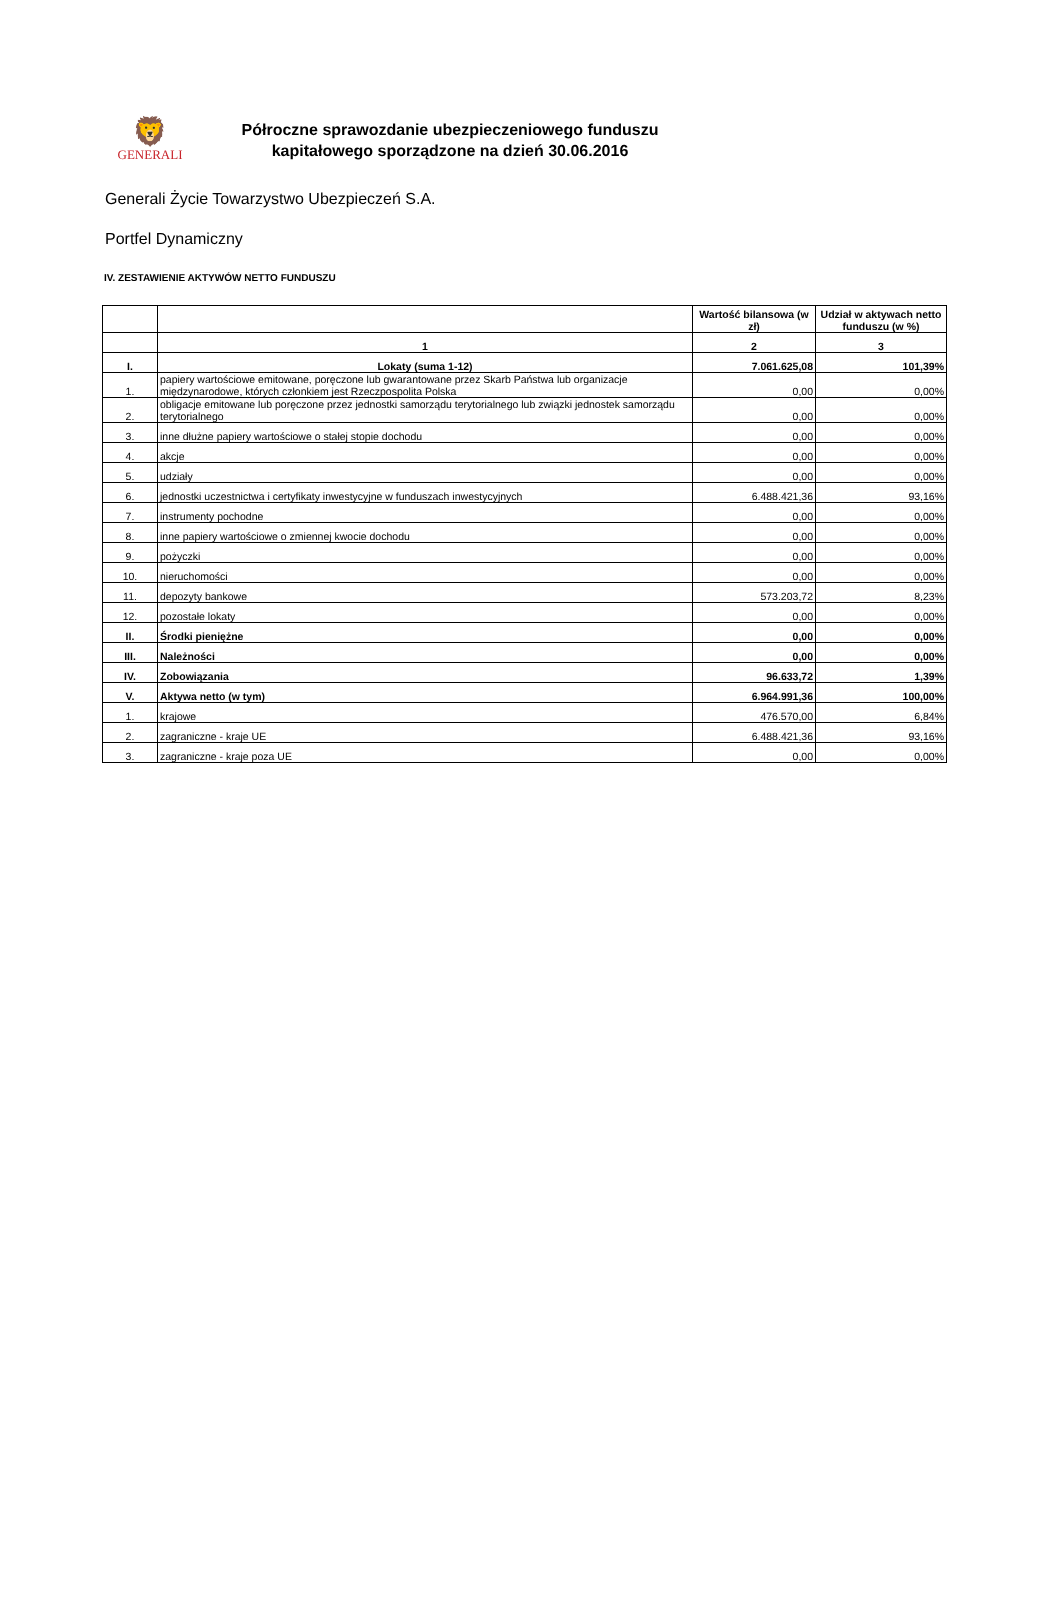🦁
GENERALI
Półroczne sprawozdanie ubezpieczeniowego funduszu kapitałowego sporządzone na dzień 30.06.2016
Generali Życie Towarzystwo Ubezpieczeń S.A.
Portfel Dynamiczny
IV. ZESTAWIENIE AKTYWÓW NETTO FUNDUSZU
| | | Wartość bilansowa (w zł) | Udział w aktywach netto funduszu (w %) |
| --- | --- | --- | --- |
| | 1 | 2 | 3 |
| I. | Lokaty (suma 1-12) | 7.061.625,08 | 101,39% |
| 1. | papiery wartościowe emitowane, poręczone lub gwarantowane przez Skarb Państwa lub organizacje międzynarodowe, których członkiem jest Rzeczpospolita Polska | 0,00 | 0,00% |
| 2. | obligacje emitowane lub poręczone przez jednostki samorządu terytorialnego lub związki jednostek samorządu terytorialnego | 0,00 | 0,00% |
| 3. | inne dłużne papiery wartościowe o stałej stopie dochodu | 0,00 | 0,00% |
| 4. | akcje | 0,00 | 0,00% |
| 5. | udziały | 0,00 | 0,00% |
| 6. | jednostki uczestnictwa i certyfikaty inwestycyjne w funduszach inwestycyjnych | 6.488.421,36 | 93,16% |
| 7. | instrumenty pochodne | 0,00 | 0,00% |
| 8. | inne papiery wartościowe o zmiennej kwocie dochodu | 0,00 | 0,00% |
| 9. | pożyczki | 0,00 | 0,00% |
| 10. | nieruchomości | 0,00 | 0,00% |
| 11. | depozyty bankowe | 573.203,72 | 8,23% |
| 12. | pozostałe lokaty | 0,00 | 0,00% |
| II. | Środki pieniężne | 0,00 | 0,00% |
| III. | Należności | 0,00 | 0,00% |
| IV. | Zobowiązania | 96.633,72 | 1,39% |
| V. | Aktywa netto (w tym) | 6.964.991,36 | 100,00% |
| 1. | krajowe | 476.570,00 | 6,84% |
| 2. | zagraniczne - kraje UE | 6.488.421,36 | 93,16% |
| 3. | zagraniczne - kraje poza UE | 0,00 | 0,00% |